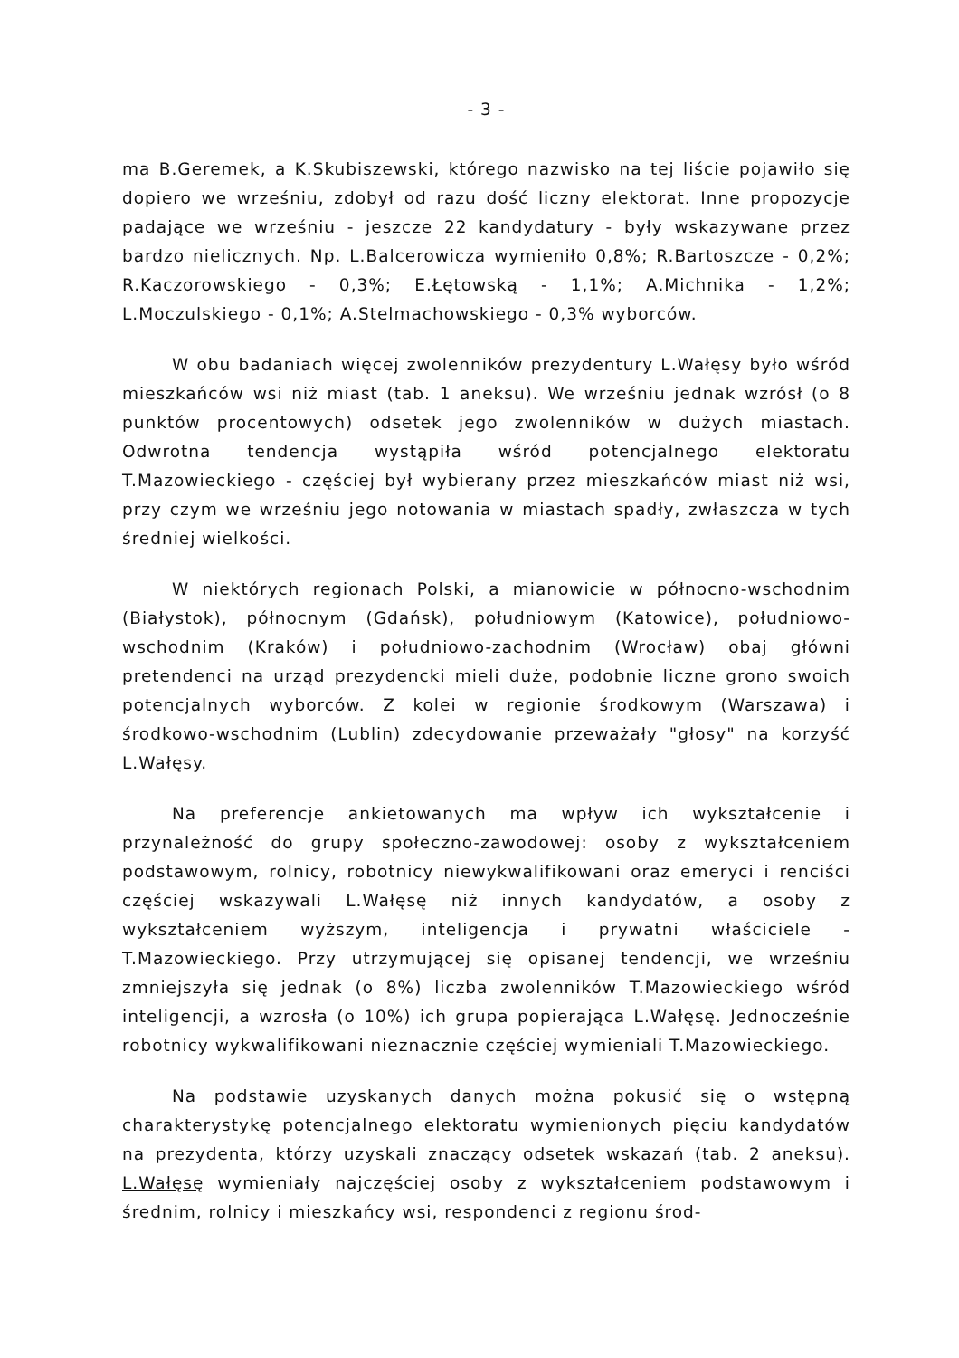- 3 -
ma B.Geremek, a K.Skubiszewski, którego nazwisko na tej liście pojawiło się dopiero we wrześniu, zdobył od razu dość liczny elektorat. Inne propozycje padające we wrześniu - jeszcze 22 kandydatury - były wskazywane przez bardzo nielicznych. Np. L.Balcerowicza wymieniło 0,8%; R.Bartoszcze - 0,2%; R.Kaczorowskiego - 0,3%; E.Łętowską - 1,1%; A.Michnika - 1,2%; L.Moczulskiego - 0,1%; A.Stelmachowskiego - 0,3% wyborców.
W obu badaniach więcej zwolenników prezydentury L.Wałęsy było wśród mieszkańców wsi niż miast (tab. 1 aneksu). We wrześniu jednak wzrósł (o 8 punktów procentowych) odsetek jego zwolenników w dużych miastach. Odwrotna tendencja wystąpiła wśród potencjalnego elektoratu T.Mazowieckiego - częściej był wybierany przez mieszkańców miast niż wsi, przy czym we wrześniu jego notowania w miastach spadły, zwłaszcza w tych średniej wielkości.
W niektórych regionach Polski, a mianowicie w północno-wschodnim (Białystok), północnym (Gdańsk), południowym (Katowice), południowo-wschodnim (Kraków) i południowo-zachodnim (Wrocław) obaj główni pretendenci na urząd prezydencki mieli duże, podobnie liczne grono swoich potencjalnych wyborców. Z kolei w regionie środkowym (Warszawa) i środkowo-wschodnim (Lublin) zdecydowanie przeważały "głosy" na korzyść L.Wałęsy.
Na preferencje ankietowanych ma wpływ ich wykształcenie i przynależność do grupy społeczno-zawodowej: osoby z wykształceniem podstawowym, rolnicy, robotnicy niewykwalifikowani oraz emeryci i renciści częściej wskazywali L.Wałęsę niż innych kandydatów, a osoby z wykształceniem wyższym, inteligencja i prywatni właściciele - T.Mazowieckiego. Przy utrzymującej się opisanej tendencji, we wrześniu zmniejszyła się jednak (o 8%) liczba zwolenników T.Mazowieckiego wśród inteligencji, a wzrosła (o 10%) ich grupa popierająca L.Wałęsę. Jednocześnie robotnicy wykwalifikowani nieznacznie częściej wymieniali T.Mazowieckiego.
Na podstawie uzyskanych danych można pokusić się o wstępną charakterystykę potencjalnego elektoratu wymienionych pięciu kandydatów na prezydenta, którzy uzyskali znaczący odsetek wskazań (tab. 2 aneksu). L.Wałęsę wymieniały najczęściej osoby z wykształceniem podstawowym i średnim, rolnicy i mieszkańcy wsi, respondenci z regionu środ-